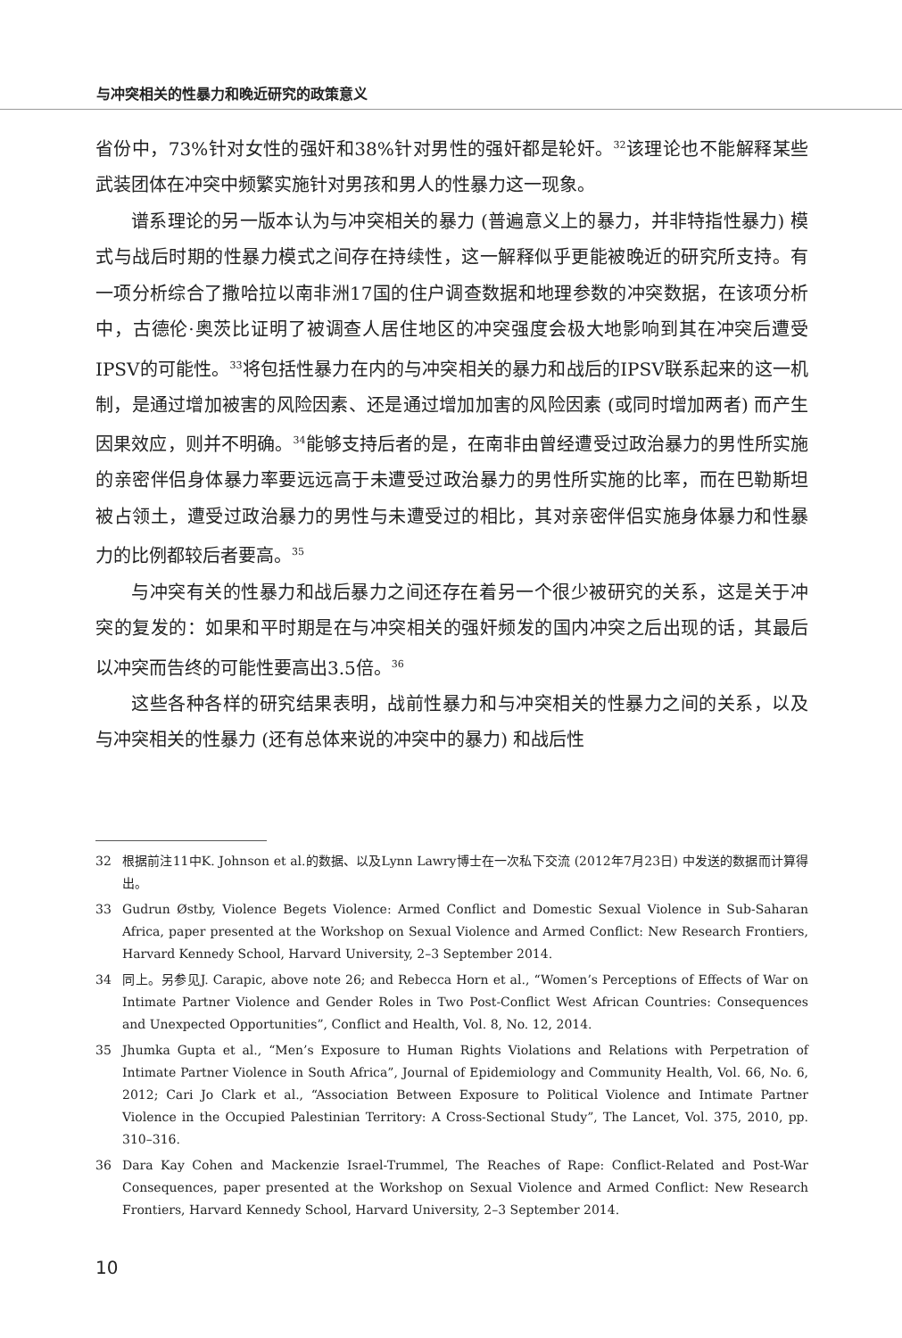与冲突相关的性暴力和晚近研究的政策意义
省份中，73%针对女性的强奸和38%针对男性的强奸都是轮奸。<sup>32</sup>该理论也不能解释某些武装团体在冲突中频繁实施针对男孩和男人的性暴力这一现象。
谱系理论的另一版本认为与冲突相关的暴力 (普遍意义上的暴力，并非特指性暴力) 模式与战后时期的性暴力模式之间存在持续性，这一解释似乎更能被晚近的研究所支持。有一项分析综合了撒哈拉以南非洲17国的住户调查数据和地理参数的冲突数据，在该项分析中，古德伦·奥茨比证明了被调查人居住地区的冲突强度会极大地影响到其在冲突后遭受IPSV的可能性。<sup>33</sup>将包括性暴力在内的与冲突相关的暴力和战后的IPSV联系起来的这一机制，是通过增加被害的风险因素、还是通过增加加害的风险因素 (或同时增加两者) 而产生因果效应，则并不明确。<sup>34</sup>能够支持后者的是，在南非由曾经遭受过政治暴力的男性所实施的亲密伴侣身体暴力率要远远高于未遭受过政治暴力的男性所实施的比率，而在巴勒斯坦被占领土，遭受过政治暴力的男性与未遭受过的相比，其对亲密伴侣实施身体暴力和性暴力的比例都较后者要高。<sup>35</sup>
与冲突有关的性暴力和战后暴力之间还存在着另一个很少被研究的关系，这是关于冲突的复发的：如果和平时期是在与冲突相关的强奸频发的国内冲突之后出现的话，其最后以冲突而告终的可能性要高出3.5倍。<sup>36</sup>
这些各种各样的研究结果表明，战前性暴力和与冲突相关的性暴力之间的关系，以及与冲突相关的性暴力 (还有总体来说的冲突中的暴力) 和战后性
32 根据前注11中K. Johnson et al.的数据、以及Lynn Lawry博士在一次私下交流 (2012年7月23日) 中发送的数据而计算得出。
33 Gudrun Østby, Violence Begets Violence: Armed Conflict and Domestic Sexual Violence in Sub-Saharan Africa, paper presented at the Workshop on Sexual Violence and Armed Conflict: New Research Frontiers, Harvard Kennedy School, Harvard University, 2–3 September 2014.
34 同上。另参见J. Carapic, above note 26; and Rebecca Horn et al., “Women’s Perceptions of Effects of War on Intimate Partner Violence and Gender Roles in Two Post-Conflict West African Countries: Consequences and Unexpected Opportunities”, Conflict and Health, Vol. 8, No. 12, 2014.
35 Jhumka Gupta et al., “Men’s Exposure to Human Rights Violations and Relations with Perpetration of Intimate Partner Violence in South Africa”, Journal of Epidemiology and Community Health, Vol. 66, No. 6, 2012; Cari Jo Clark et al., “Association Between Exposure to Political Violence and Intimate Partner Violence in the Occupied Palestinian Territory: A Cross-Sectional Study”, The Lancet, Vol. 375, 2010, pp. 310–316.
36 Dara Kay Cohen and Mackenzie Israel-Trummel, The Reaches of Rape: Conflict-Related and Post-War Consequences, paper presented at the Workshop on Sexual Violence and Armed Conflict: New Research Frontiers, Harvard Kennedy School, Harvard University, 2–3 September 2014.
10